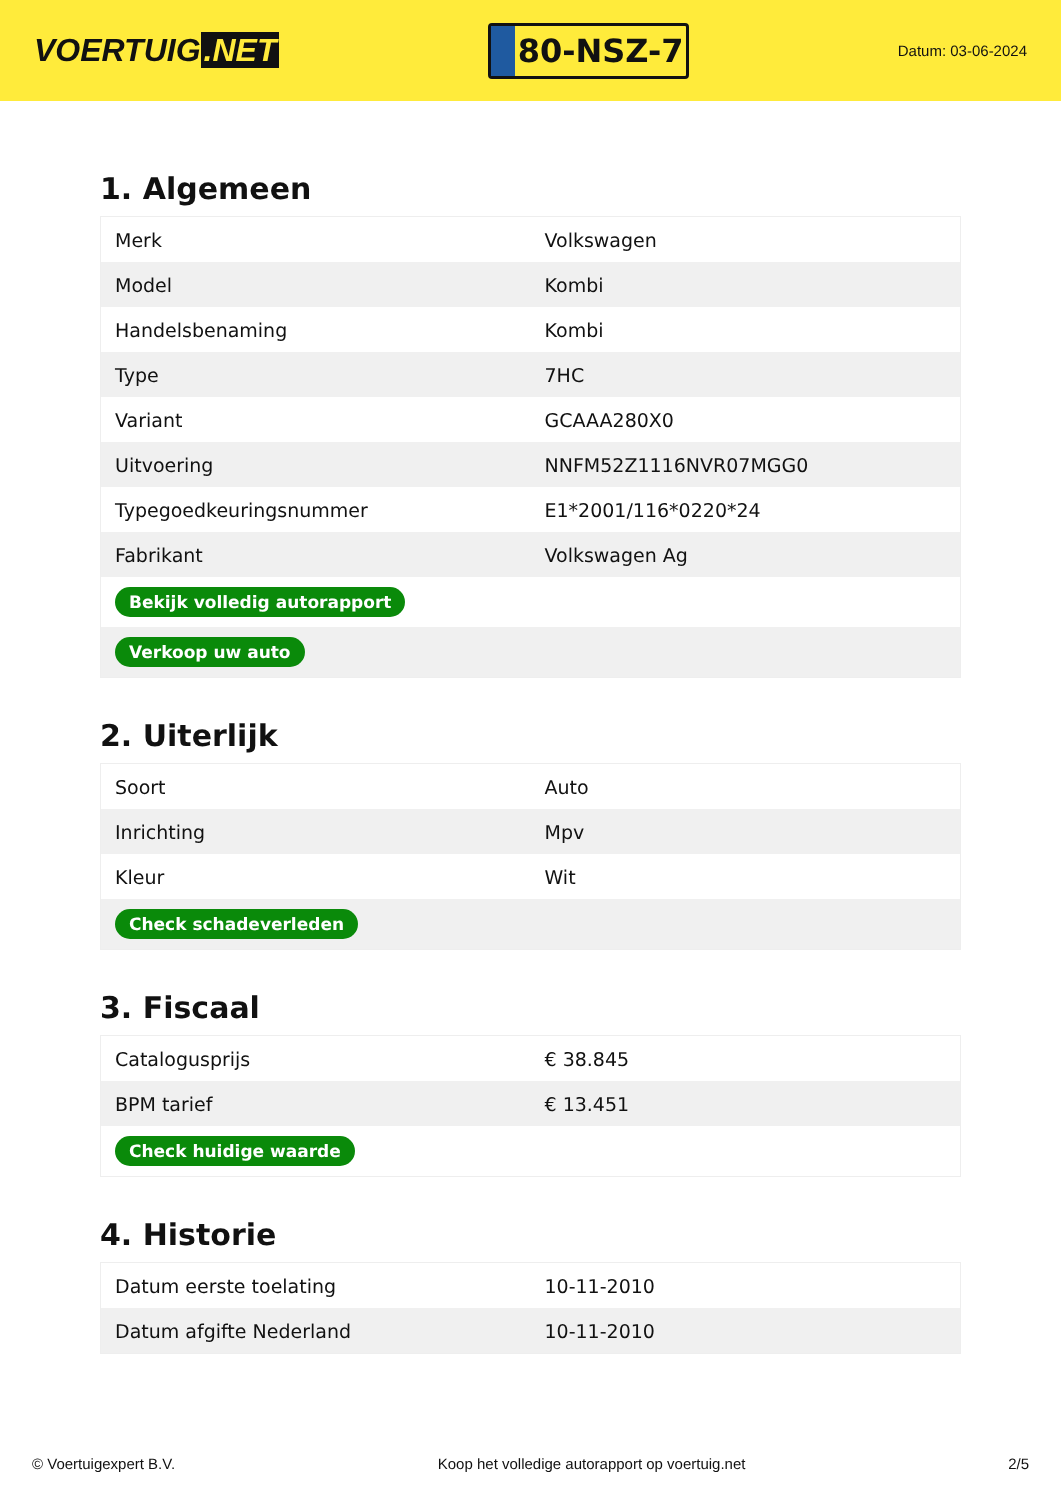VOERTUIG.NET
80-NSZ-7
Datum: 03-06-2024
1. Algemeen
| Merk | Volkswagen |
| Model | Kombi |
| Handelsbenaming | Kombi |
| Type | 7HC |
| Variant | GCAAA280X0 |
| Uitvoering | NNFM52Z1116NVR07MGG0 |
| Typegoedkeuringsnummer | E1*2001/116*0220*24 |
| Fabrikant | Volkswagen Ag |
| Bekijk volledig autorapport | |
| Verkoop uw auto | |
2. Uiterlijk
| Soort | Auto |
| Inrichting | Mpv |
| Kleur | Wit |
| Check schadeverleden | |
3. Fiscaal
| Catalogusprijs | € 38.845 |
| BPM tarief | € 13.451 |
| Check huidige waarde | |
4. Historie
| Datum eerste toelating | 10-11-2010 |
| Datum afgifte Nederland | 10-11-2010 |
© Voertuigexpert B.V. Koop het volledige autorapport op voertuig.net 2/5